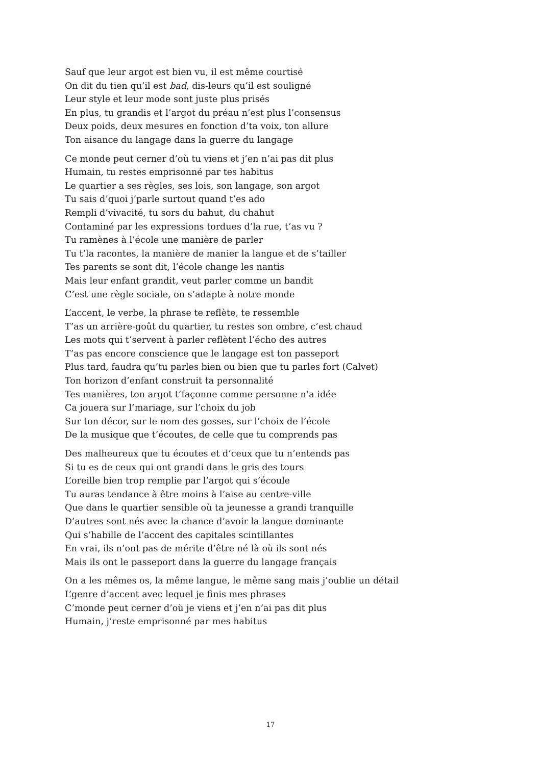Sauf que leur argot est bien vu, il est même courtisé
On dit du tien qu’il est bad, dis-leurs qu’il est souligné
Leur style et leur mode sont juste plus prisés
En plus, tu grandis et l’argot du préau n’est plus l’consensus
Deux poids, deux mesures en fonction d’ta voix, ton allure
Ton aisance du langage dans la guerre du langage
Ce monde peut cerner d’où tu viens et j’en n’ai pas dit plus
Humain, tu restes emprisonné par tes habitus
Le quartier a ses règles, ses lois, son langage, son argot
Tu sais d’quoi j’parle surtout quand t’es ado
Rempli d’vivacité, tu sors du bahut, du chahut
Contaminé par les expressions tordues d’la rue, t’as vu ?
Tu ramènes à l’école une manière de parler
Tu t’la racontes, la manière de manier la langue et de s’tailler
Tes parents se sont dit, l’école change les nantis
Mais leur enfant grandit, veut parler comme un bandit
C’est une règle sociale, on s’adapte à notre monde
L’accent, le verbe, la phrase te reflète, te ressemble
T’as un arrière-goût du quartier, tu restes son ombre, c’est chaud
Les mots qui t’servent à parler reflètent l’écho des autres
T’as pas encore conscience que le langage est ton passeport
Plus tard, faudra qu’tu parles bien ou bien que tu parles fort (Calvet)
Ton horizon d’enfant construit ta personnalité
Tes manières, ton argot t’façonne comme personne n’a idée
Ca jouera sur l’mariage, sur l’choix du job
Sur ton décor, sur le nom des gosses, sur l’choix de l’école
De la musique que t’écoutes, de celle que tu comprends pas
Des malheureux que tu écoutes et d’ceux que tu n’entends pas
Si tu es de ceux qui ont grandi dans le gris des tours
L’oreille bien trop remplie par l’argot qui s’écoule
Tu auras tendance à être moins à l’aise au centre-ville
Que dans le quartier sensible où ta jeunesse a grandi tranquille
D’autres sont nés avec la chance d’avoir la langue dominante
Qui s’habille de l’accent des capitales scintillantes
En vrai, ils n’ont pas de mérite d’être né là où ils sont nés
Mais ils ont le passeport dans la guerre du langage français
On a les mêmes os, la même langue, le même sang mais j’oublie un détail
L’genre d’accent avec lequel je finis mes phrases
C’monde peut cerner d’où je viens et j’en n’ai pas dit plus
Humain, j’reste emprisonné par mes habitus
17